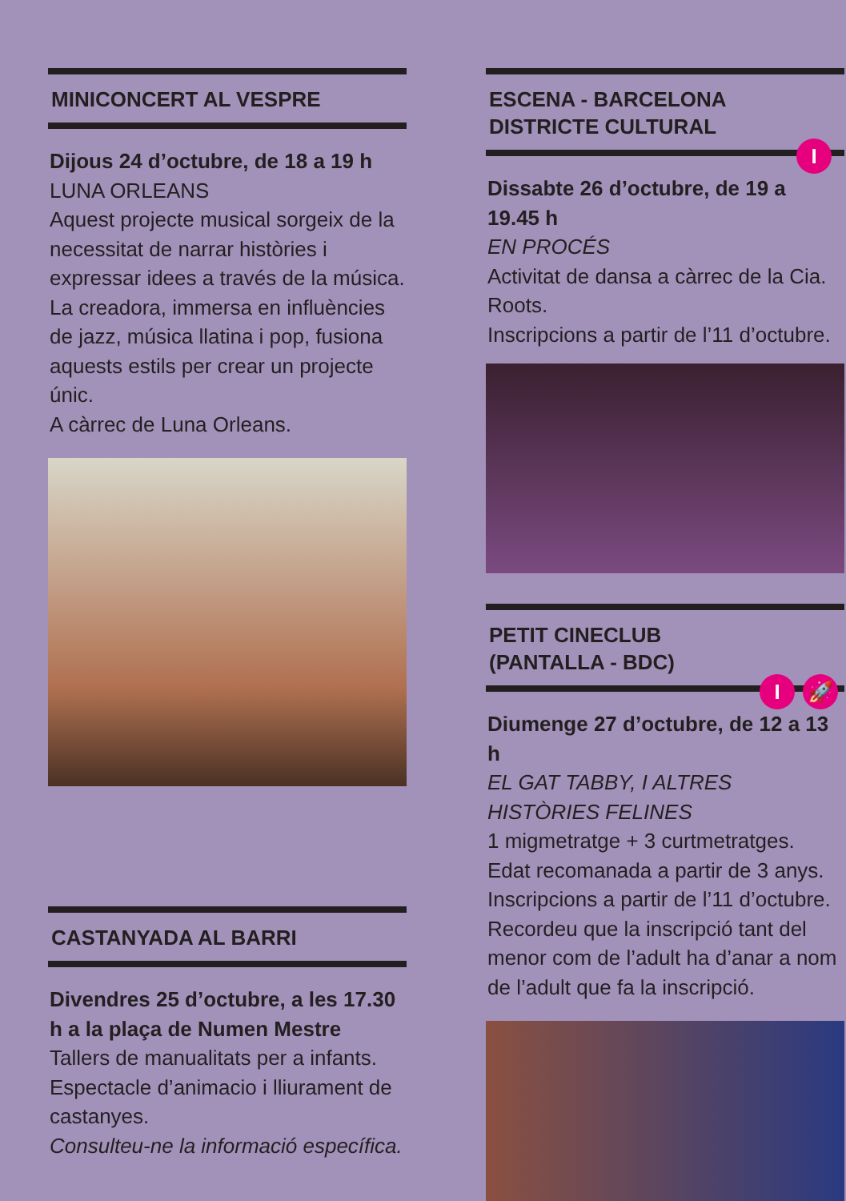MINICONCERT AL VESPRE
Dijous 24 d’octubre, de 18 a 19 h
LUNA ORLEANS
Aquest projecte musical sorgeix de la necessitat de narrar històries i expressar idees a través de la música. La creadora, immersa en influències de jazz, música llatina i pop, fusiona aquests estils per crear un projecte únic.
A càrrec de Luna Orleans.
CASTANYADA AL BARRI
Divendres 25 d’octubre, a les 17.30 h a la plaça de Numen Mestre
Tallers de manualitats per a infants. Espectacle d’animacio i lliurament de castanyes.
Consulteu-ne la informació específica.
ESCENA - BARCELONA DISTRICTE CULTURAL
I
Dissabte 26 d’octubre, de 19 a 19.45 h
EN PROCÉS
Activitat de dansa a càrrec de la Cia. Roots.
Inscripcions a partir de l’11 d’octubre.
PETIT CINECLUB
(PANTALLA - BDC)
I 🚀
Diumenge 27 d’octubre, de 12 a 13 h
EL GAT TABBY, I ALTRES HISTÒRIES FELINES
1 migmetratge + 3 curtmetratges. Edat recomanada a partir de 3 anys. Inscripcions a partir de l’11 d’octubre. Recordeu que la inscripció tant del menor com de l’adult ha d’anar a nom de l’adult que fa la inscripció.